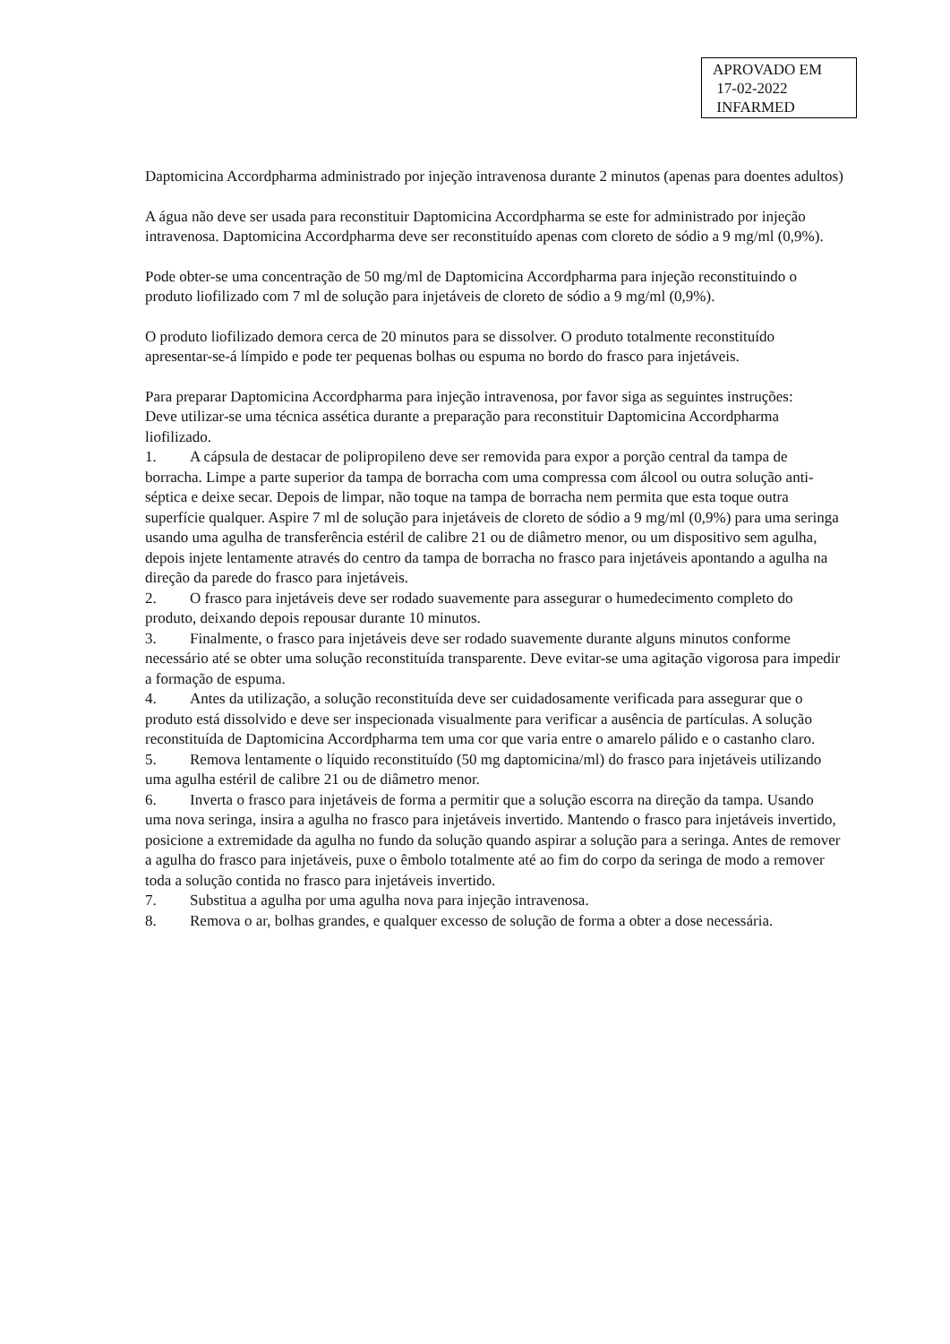APROVADO EM
17-02-2022
INFARMED
Daptomicina Accordpharma administrado por injeção intravenosa durante 2 minutos (apenas para doentes adultos)
A água não deve ser usada para reconstituir Daptomicina Accordpharma se este for administrado por injeção intravenosa. Daptomicina Accordpharma deve ser reconstituído apenas com cloreto de sódio a 9 mg/ml (0,9%).
Pode obter-se uma concentração de 50 mg/ml de Daptomicina Accordpharma para injeção reconstituindo o produto liofilizado com 7 ml de solução para injetáveis de cloreto de sódio a 9 mg/ml (0,9%).
O produto liofilizado demora cerca de 20 minutos para se dissolver. O produto totalmente reconstituído apresentar-se-á límpido e pode ter pequenas bolhas ou espuma no bordo do frasco para injetáveis.
Para preparar Daptomicina Accordpharma para injeção intravenosa, por favor siga as seguintes instruções:
Deve utilizar-se uma técnica assética durante a preparação para reconstituir Daptomicina Accordpharma liofilizado.
1. A cápsula de destacar de polipropileno deve ser removida para expor a porção central da tampa de borracha. Limpe a parte superior da tampa de borracha com uma compressa com álcool ou outra solução anti-séptica e deixe secar. Depois de limpar, não toque na tampa de borracha nem permita que esta toque outra superfície qualquer. Aspire 7 ml de solução para injetáveis de cloreto de sódio a 9 mg/ml (0,9%) para uma seringa usando uma agulha de transferência estéril de calibre 21 ou de diâmetro menor, ou um dispositivo sem agulha, depois injete lentamente através do centro da tampa de borracha no frasco para injetáveis apontando a agulha na direção da parede do frasco para injetáveis.
2. O frasco para injetáveis deve ser rodado suavemente para assegurar o humedecimento completo do produto, deixando depois repousar durante 10 minutos.
3. Finalmente, o frasco para injetáveis deve ser rodado suavemente durante alguns minutos conforme necessário até se obter uma solução reconstituída transparente. Deve evitar-se uma agitação vigorosa para impedir a formação de espuma.
4. Antes da utilização, a solução reconstituída deve ser cuidadosamente verificada para assegurar que o produto está dissolvido e deve ser inspecionada visualmente para verificar a ausência de partículas. A solução reconstituída de Daptomicina Accordpharma tem uma cor que varia entre o amarelo pálido e o castanho claro.
5. Remova lentamente o líquido reconstituído (50 mg daptomicina/ml) do frasco para injetáveis utilizando uma agulha estéril de calibre 21 ou de diâmetro menor.
6. Inverta o frasco para injetáveis de forma a permitir que a solução escorra na direção da tampa. Usando uma nova seringa, insira a agulha no frasco para injetáveis invertido. Mantendo o frasco para injetáveis invertido, posicione a extremidade da agulha no fundo da solução quando aspirar a solução para a seringa. Antes de remover a agulha do frasco para injetáveis, puxe o êmbolo totalmente até ao fim do corpo da seringa de modo a remover toda a solução contida no frasco para injetáveis invertido.
7. Substitua a agulha por uma agulha nova para injeção intravenosa.
8. Remova o ar, bolhas grandes, e qualquer excesso de solução de forma a obter a dose necessária.